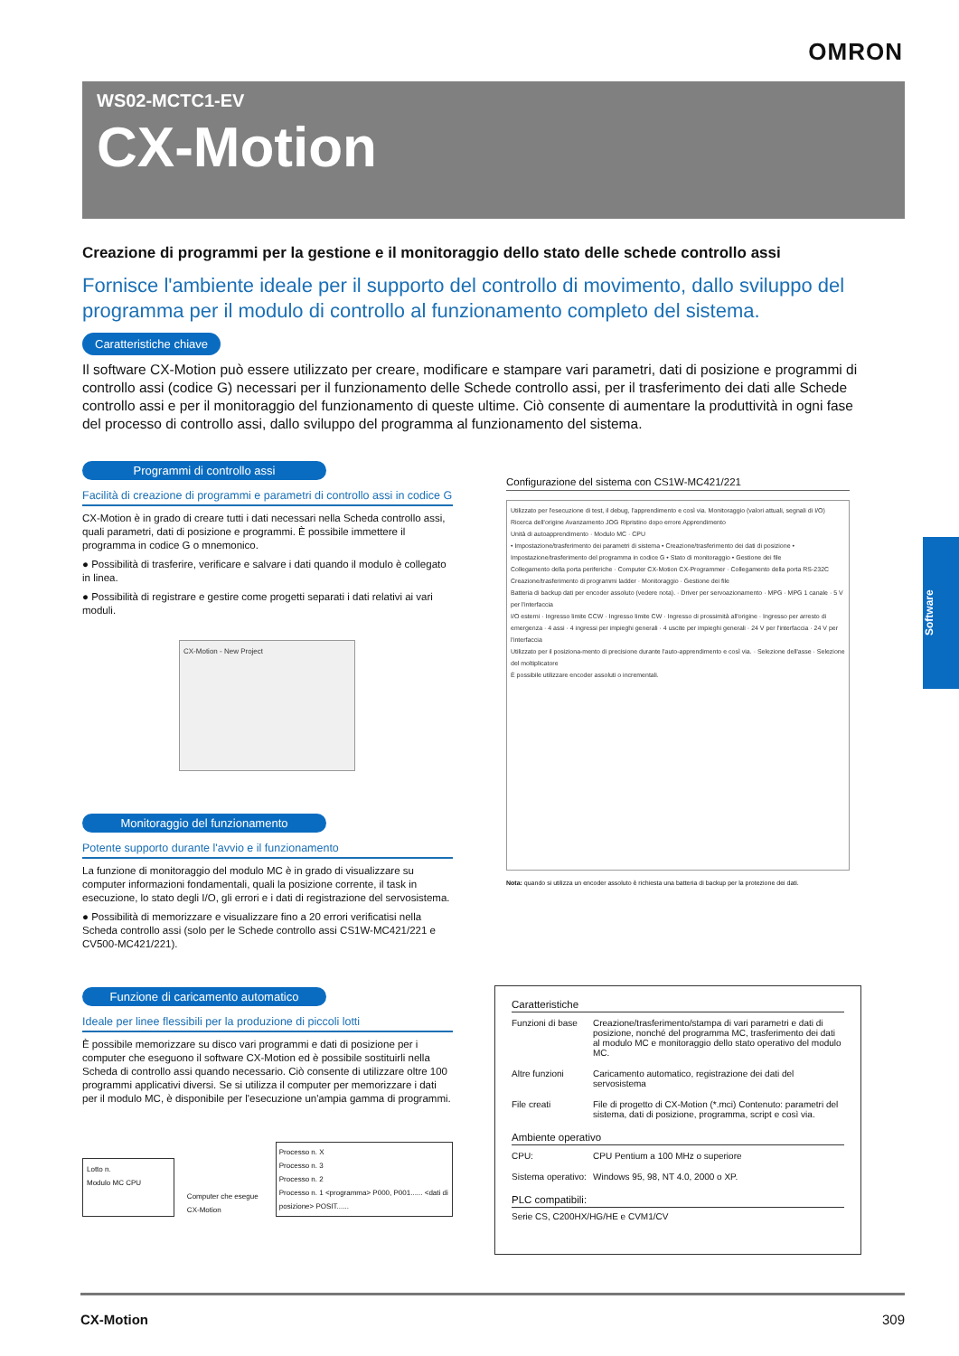OMRON
WS02-MCTC1-EV
CX-Motion
Creazione di programmi per la gestione e il monitoraggio dello stato delle schede controllo assi
Fornisce l'ambiente ideale per il supporto del controllo di movimento, dallo sviluppo del programma per il modulo di controllo al funzionamento completo del sistema.
Caratteristiche chiave
Il software CX-Motion può essere utilizzato per creare, modificare e stampare vari parametri, dati di posizione e programmi di controllo assi (codice G) necessari per il funzionamento delle Schede controllo assi, per il trasferimento dei dati alle Schede controllo assi e per il monitoraggio del funzionamento di queste ultime. Ciò consente di aumentare la produttività in ogni fase del processo di controllo assi, dallo sviluppo del programma al funzionamento del sistema.
Software
Programmi di controllo assi
Facilità di creazione di programmi e parametri di controllo assi in codice G
CX-Motion è in grado di creare tutti i dati necessari nella Scheda controllo assi, quali parametri, dati di posizione e programmi. È possibile immettere il programma in codice G o mnemonico.
● Possibilità di trasferire, verificare e salvare i dati quando il modulo è collegato in linea.
● Possibilità di registrare e gestire come progetti separati i dati relativi ai vari moduli.
CX-Motion - New Project
Monitoraggio del funzionamento
Potente supporto durante l'avvio e il funzionamento
La funzione di monitoraggio del modulo MC è in grado di visualizzare su computer informazioni fondamentali, quali la posizione corrente, il task in esecuzione, lo stato degli I/O, gli errori e i dati di registrazione del servosistema.
● Possibilità di memorizzare e visualizzare fino a 20 errori verificatisi nella Scheda controllo assi (solo per le Schede controllo assi CS1W-MC421/221 e CV500-MC421/221).
Funzione di caricamento automatico
Ideale per linee flessibili per la produzione di piccoli lotti
È possibile memorizzare su disco vari programmi e dati di posizione per i computer che eseguono il software CX-Motion ed è possibile sostituirli nella Scheda di controllo assi quando necessario. Ciò consente di utilizzare oltre 100 programmi applicativi diversi. Se si utilizza il computer per memorizzare i dati per il modulo MC, è disponibile per l'esecuzione un'ampia gamma di programmi.
Lotto n.
Modulo MC CPU
Computer che esegue CX-Motion
Processo n. X
Processo n. 3
Processo n. 2
Processo n. 1 <programma> P000, P001...... <dati di posizione> POSIT......
Configurazione del sistema con CS1W-MC421/221
Utilizzato per l'esecuzione di test, il debug, l'apprendimento e così via. Monitoraggio (valori attuali, segnali di I/O) Ricerca dell'origine Avanzamento JOG Ripristino dopo errore Apprendimento
Unità di autoapprendimento · Modulo MC · CPU
• Impostazione/trasferimento dei parametri di sistema • Creazione/trasferimento dei dati di posizione • Impostazione/trasferimento del programma in codice G • Stato di monitoraggio • Gestione dei file
Collegamento della porta periferiche · Computer CX-Motion CX-Programmer · Collegamento della porta RS-232C
Creazione/trasferimento di programmi ladder · Monitoraggio · Gestione dei file
Batteria di backup dati per encoder assoluto (vedere nota). · Driver per servoazionamento · MPG · MPG 1 canale · 5 V per l'interfaccia
I/O esterni · Ingresso limite CCW · Ingresso limite CW · Ingresso di prossimità all'origine · Ingresso per arresto di emergenza · 4 assi · 4 ingressi per impieghi generali · 4 uscite per impieghi generali · 24 V per l'interfaccia · 24 V per l'interfaccia
Utilizzato per il posiziona-mento di precisione durante l'auto-apprendimento e così via. · Selezione dell'asse · Selezione del moltiplicatore
È possibile utilizzare encoder assoluti o incrementali.
Nota: quando si utilizza un encoder assoluto è richiesta una batteria di backup per la protezione dei dati.
Caratteristiche
| Funzioni di base | Creazione/trasferimento/stampa di vari parametri e dati di posizione, nonché del programma MC, trasferimento dei dati al modulo MC e monitoraggio dello stato operativo del modulo MC. |
| Altre funzioni | Caricamento automatico, registrazione dei dati del servosistema |
| File creati | File di progetto di CX-Motion (*.mci) Contenuto: parametri del sistema, dati di posizione, programma, script e così via. |
Ambiente operativo
| CPU: | CPU Pentium a 100 MHz o superiore |
| Sistema operativo: | Windows 95, 98, NT 4.0, 2000 o XP. |
PLC compatibili:
Serie CS, C200HX/HG/HE e CVM1/CV
CX-Motion 309